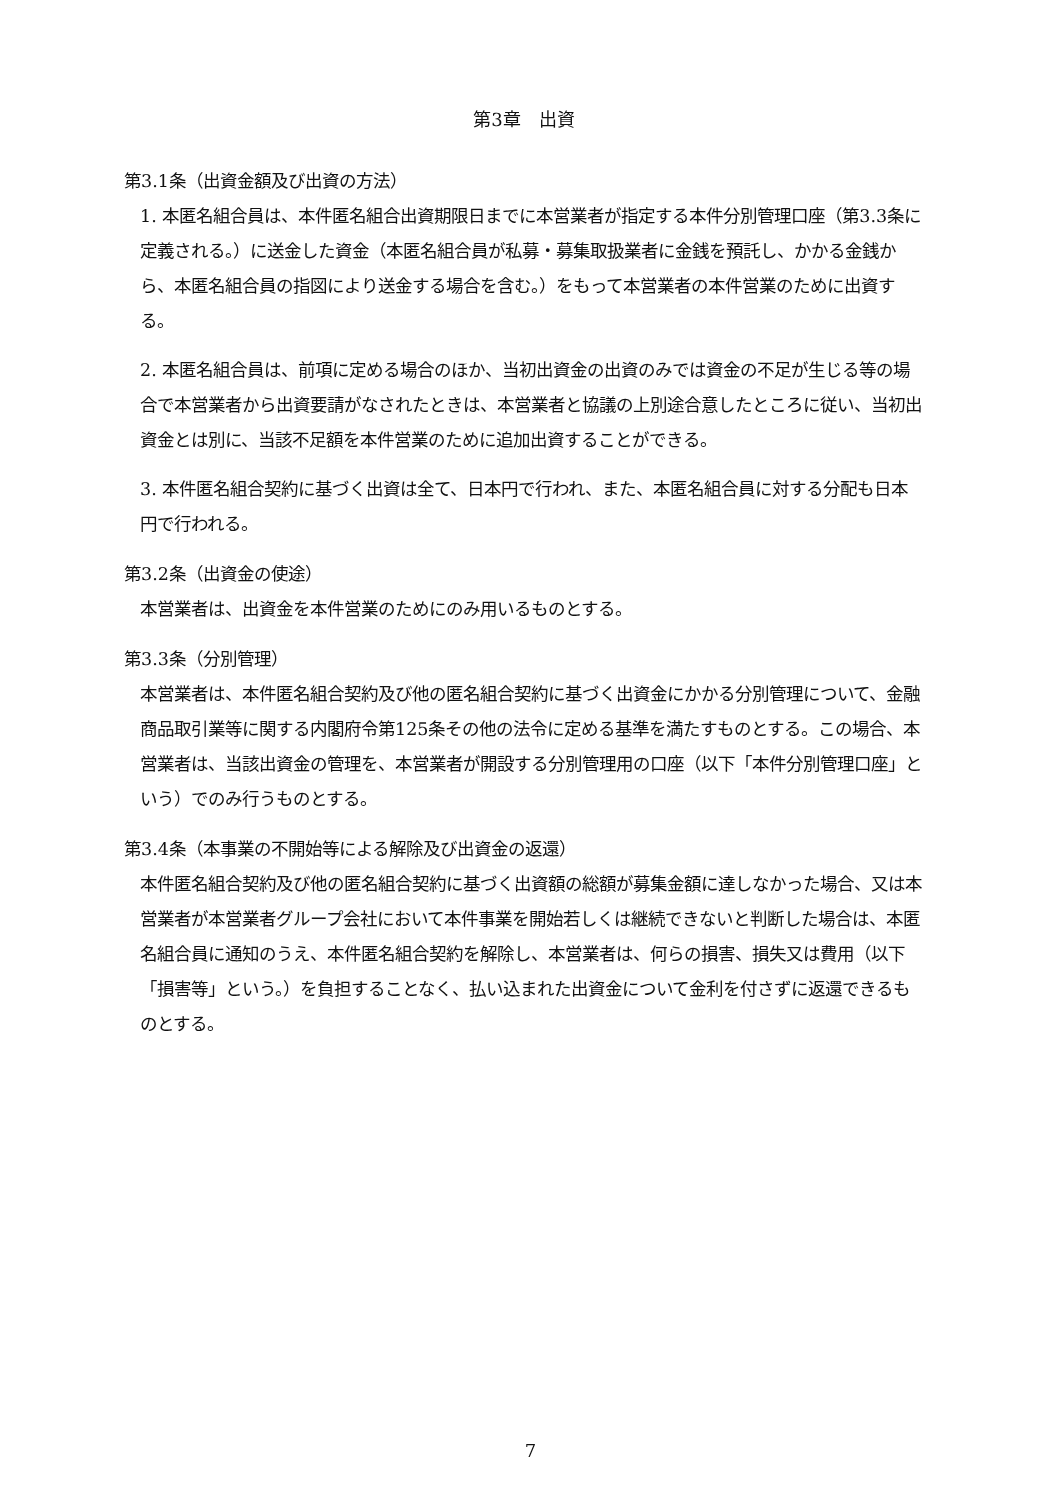第3章　出資
第3.1条（出資金額及び出資の方法）
1. 本匿名組合員は、本件匿名組合出資期限日までに本営業者が指定する本件分別管理口座（第3.3条に定義される。）に送金した資金（本匿名組合員が私募・募集取扱業者に金銭を預託し、かかる金銭から、本匿名組合員の指図により送金する場合を含む。）をもって本営業者の本件営業のために出資する。
2. 本匿名組合員は、前項に定める場合のほか、当初出資金の出資のみでは資金の不足が生じる等の場合で本営業者から出資要請がなされたときは、本営業者と協議の上別途合意したところに従い、当初出資金とは別に、当該不足額を本件営業のために追加出資することができる。
3. 本件匿名組合契約に基づく出資は全て、日本円で行われ、また、本匿名組合員に対する分配も日本円で行われる。
第3.2条（出資金の使途）
本営業者は、出資金を本件営業のためにのみ用いるものとする。
第3.3条（分別管理）
本営業者は、本件匿名組合契約及び他の匿名組合契約に基づく出資金にかかる分別管理について、金融商品取引業等に関する内閣府令第125条その他の法令に定める基準を満たすものとする。この場合、本営業者は、当該出資金の管理を、本営業者が開設する分別管理用の口座（以下「本件分別管理口座」という）でのみ行うものとする。
第3.4条（本事業の不開始等による解除及び出資金の返還）
本件匿名組合契約及び他の匿名組合契約に基づく出資額の総額が募集金額に達しなかった場合、又は本営業者が本営業者グループ会社において本件事業を開始若しくは継続できないと判断した場合は、本匿名組合員に通知のうえ、本件匿名組合契約を解除し、本営業者は、何らの損害、損失又は費用（以下「損害等」という。）を負担することなく、払い込まれた出資金について金利を付さずに返還できるものとする。
7